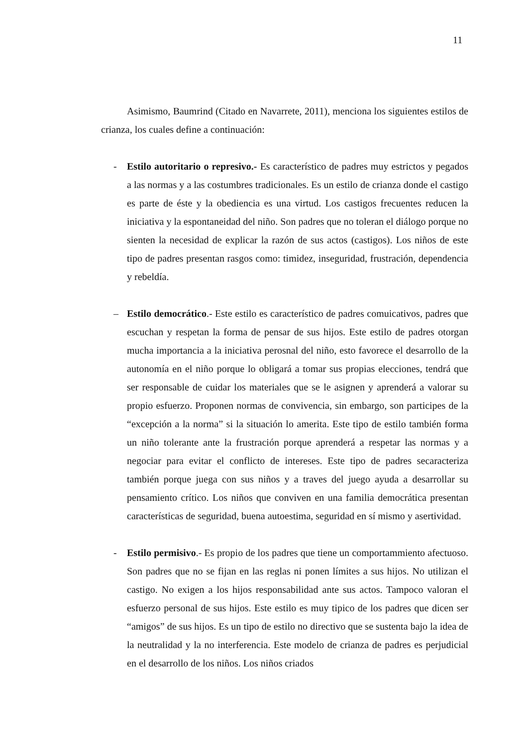11
Asimismo, Baumrind (Citado en Navarrete, 2011), menciona los siguientes estilos de crianza, los cuales define a continuación:
- Estilo autoritario o represivo.- Es característico de padres muy estrictos y pegados a las normas y a las costumbres tradicionales. Es un estilo de crianza donde el castigo es parte de éste y la obediencia es una virtud. Los castigos frecuentes reducen la iniciativa y la espontaneidad del niño. Son padres que no toleran el diálogo porque no sienten la necesidad de explicar la razón de sus actos (castigos). Los niños de este tipo de padres presentan rasgos como: timidez, inseguridad, frustración, dependencia y rebeldía.
– Estilo democrático.- Este estilo es característico de padres comuicativos, padres que escuchan y respetan la forma de pensar de sus hijos. Este estilo de padres otorgan mucha importancia a la iniciativa perosnal del niño, esto favorece el desarrollo de la autonomía en el niño porque lo obligará a tomar sus propias elecciones, tendrá que ser responsable de cuidar los materiales que se le asignen y aprenderá a valorar su propio esfuerzo. Proponen normas de convivencia, sin embargo, son participes de la “excepción a la norma” si la situación lo amerita. Este tipo de estilo también forma un niño tolerante ante la frustración porque aprenderá a respetar las normas y a negociar para evitar el conflicto de intereses. Este tipo de padres secaracteriza también porque juega con sus niños y a traves del juego ayuda a desarrollar su pensamiento crítico. Los niños que conviven en una familia democrática presentan características de seguridad, buena autoestima, seguridad en sí mismo y asertividad.
- Estilo permisivo.- Es propio de los padres que tiene un comportammiento afectuoso. Son padres que no se fijan en las reglas ni ponen límites a sus hijos. No utilizan el castigo. No exigen a los hijos responsabilidad ante sus actos. Tampoco valoran el esfuerzo personal de sus hijos. Este estilo es muy tipico de los padres que dicen ser “amigos” de sus hijos. Es un tipo de estilo no directivo que se sustenta bajo la idea de la neutralidad y la no interferencia. Este modelo de crianza de padres es perjudicial en el desarrollo de los niños. Los niños criados